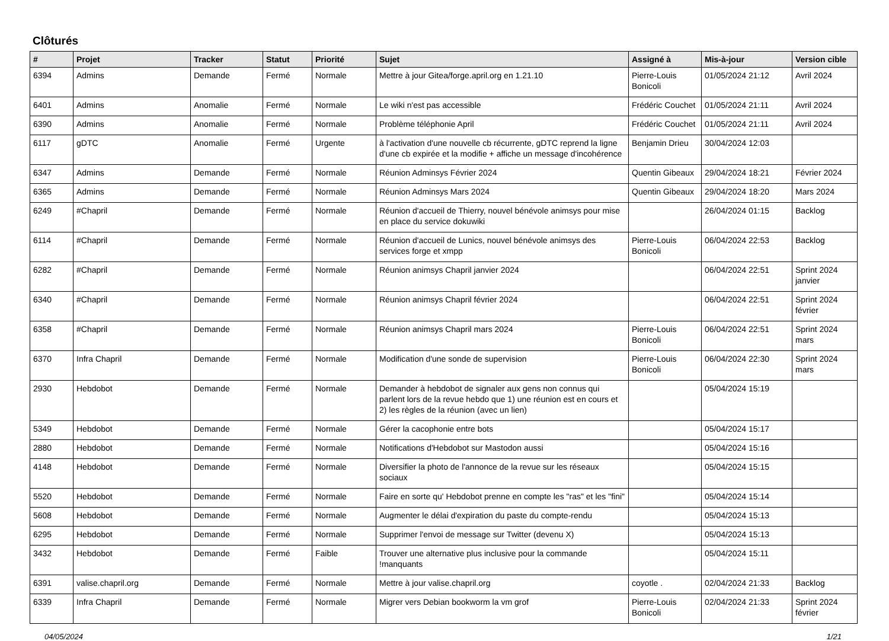Clôturés
| # | Projet | Tracker | Statut | Priorité | Sujet | Assigné à | Mis-à-jour | Version cible |
| --- | --- | --- | --- | --- | --- | --- | --- | --- |
| 6394 | Admins | Demande | Fermé | Normale | Mettre à jour Gitea/forge.april.org en 1.21.10 | Pierre-Louis Bonicoli | 01/05/2024 21:12 | Avril 2024 |
| 6401 | Admins | Anomalie | Fermé | Normale | Le wiki n'est pas accessible | Frédéric Couchet | 01/05/2024 21:11 | Avril 2024 |
| 6390 | Admins | Anomalie | Fermé | Normale | Problème téléphonie April | Frédéric Couchet | 01/05/2024 21:11 | Avril 2024 |
| 6117 | gDTC | Anomalie | Fermé | Urgente | à l'activation d'une nouvelle cb récurrente, gDTC reprend la ligne d'une cb expirée et la modifie + affiche un message d'incohérence | Benjamin Drieu | 30/04/2024 12:03 | |
| 6347 | Admins | Demande | Fermé | Normale | Réunion Adminsys Février 2024 | Quentin Gibeaux | 29/04/2024 18:21 | Février 2024 |
| 6365 | Admins | Demande | Fermé | Normale | Réunion Adminsys Mars 2024 | Quentin Gibeaux | 29/04/2024 18:20 | Mars 2024 |
| 6249 | #Chapril | Demande | Fermé | Normale | Réunion d'accueil de Thierry, nouvel bénévole animsys pour mise en place du service dokuwiki | | 26/04/2024 01:15 | Backlog |
| 6114 | #Chapril | Demande | Fermé | Normale | Réunion d'accueil de Lunics, nouvel bénévole animsys des services forge et xmpp | Pierre-Louis Bonicoli | 06/04/2024 22:53 | Backlog |
| 6282 | #Chapril | Demande | Fermé | Normale | Réunion animsys Chapril janvier 2024 | | 06/04/2024 22:51 | Sprint 2024 janvier |
| 6340 | #Chapril | Demande | Fermé | Normale | Réunion animsys Chapril février 2024 | | 06/04/2024 22:51 | Sprint 2024 février |
| 6358 | #Chapril | Demande | Fermé | Normale | Réunion animsys Chapril mars 2024 | Pierre-Louis Bonicoli | 06/04/2024 22:51 | Sprint 2024 mars |
| 6370 | Infra Chapril | Demande | Fermé | Normale | Modification d'une sonde de supervision | Pierre-Louis Bonicoli | 06/04/2024 22:30 | Sprint 2024 mars |
| 2930 | Hebdobot | Demande | Fermé | Normale | Demander à hebdobot de signaler aux gens non connus qui parlent lors de la revue hebdo que 1) une réunion est en cours et 2) les règles de la réunion (avec un lien) | | 05/04/2024 15:19 | |
| 5349 | Hebdobot | Demande | Fermé | Normale | Gérer la cacophonie entre bots | | 05/04/2024 15:17 | |
| 2880 | Hebdobot | Demande | Fermé | Normale | Notifications d'Hebdobot sur Mastodon aussi | | 05/04/2024 15:16 | |
| 4148 | Hebdobot | Demande | Fermé | Normale | Diversifier la photo de l'annonce de la revue sur les réseaux sociaux | | 05/04/2024 15:15 | |
| 5520 | Hebdobot | Demande | Fermé | Normale | Faire en sorte qu' Hebdobot prenne en compte les "ras" et les "fini" | | 05/04/2024 15:14 | |
| 5608 | Hebdobot | Demande | Fermé | Normale | Augmenter le délai d'expiration du paste du compte-rendu | | 05/04/2024 15:13 | |
| 6295 | Hebdobot | Demande | Fermé | Normale | Supprimer l'envoi de message sur Twitter (devenu X) | | 05/04/2024 15:13 | |
| 3432 | Hebdobot | Demande | Fermé | Faible | Trouver une alternative plus inclusive pour la commande !manquants | | 05/04/2024 15:11 | |
| 6391 | valise.chapril.org | Demande | Fermé | Normale | Mettre à jour valise.chapril.org | coyotle . | 02/04/2024 21:33 | Backlog |
| 6339 | Infra Chapril | Demande | Fermé | Normale | Migrer vers Debian bookworm la vm grof | Pierre-Louis Bonicoli | 02/04/2024 21:33 | Sprint 2024 février |
04/05/2024 1/21